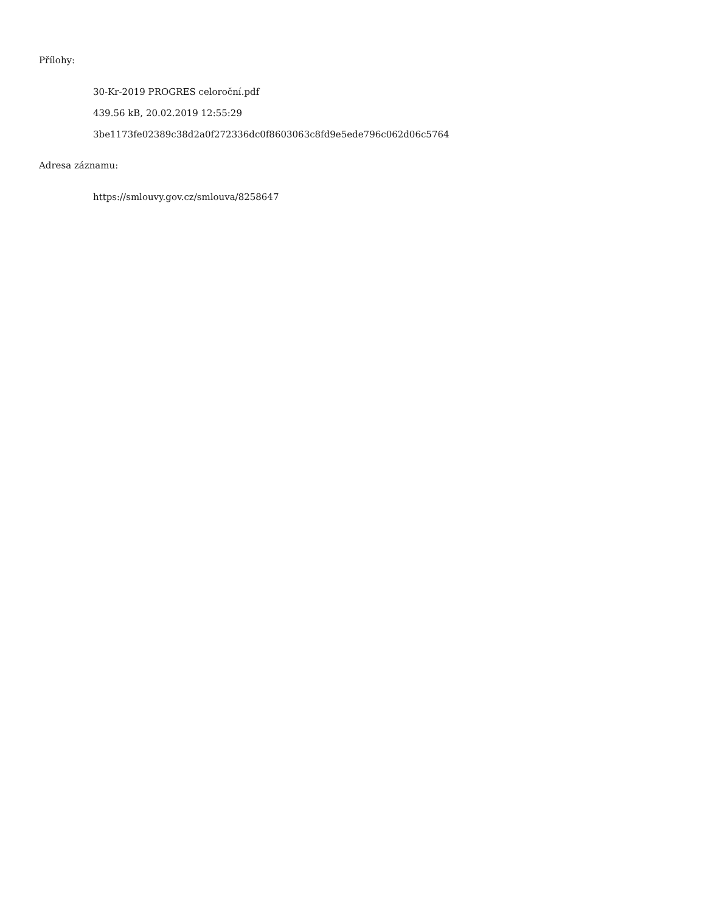Přílohy:
30-Kr-2019 PROGRES celoroční.pdf
439.56 kB, 20.02.2019 12:55:29
3be1173fe02389c38d2a0f272336dc0f8603063c8fd9e5ede796c062d06c5764
Adresa záznamu:
https://smlouvy.gov.cz/smlouva/8258647